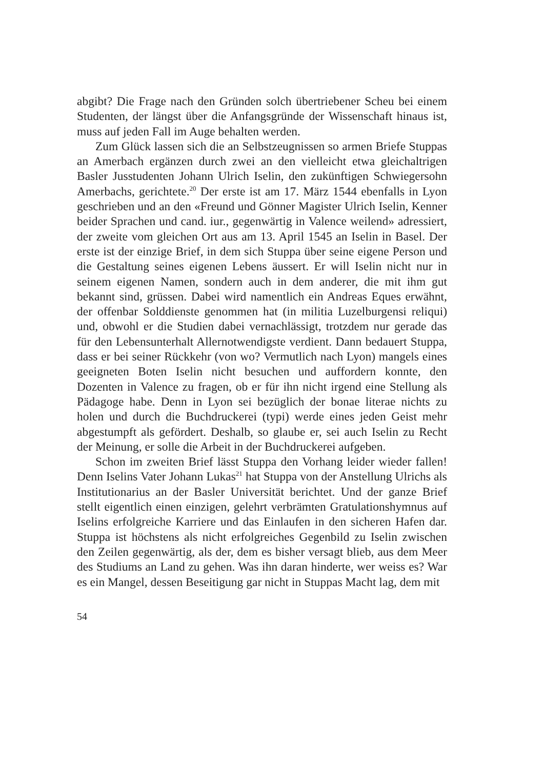abgibt? Die Frage nach den Gründen solch übertriebener Scheu bei einem Studenten, der längst über die Anfangsgründe der Wissenschaft hinaus ist, muss auf jeden Fall im Auge behalten werden.
Zum Glück lassen sich die an Selbstzeugnissen so armen Briefe Stuppas an Amerbach ergänzen durch zwei an den vielleicht etwa gleichaltrigen Basler Jusstudenten Johann Ulrich Iselin, den zukünftigen Schwiegersohn Amerbachs, gerichtete.<sup>20</sup> Der erste ist am 17. März 1544 ebenfalls in Lyon geschrieben und an den «Freund und Gönner Magister Ulrich Iselin, Kenner beider Sprachen und cand. iur., gegenwärtig in Valence weilend» adressiert, der zweite vom gleichen Ort aus am 13. April 1545 an Iselin in Basel. Der erste ist der einzige Brief, in dem sich Stuppa über seine eigene Person und die Gestaltung seines eigenen Lebens äussert. Er will Iselin nicht nur in seinem eigenen Namen, sondern auch in dem anderer, die mit ihm gut bekannt sind, grüssen. Dabei wird namentlich ein Andreas Eques erwähnt, der offenbar Solddienste genommen hat (in militia Luzelburgensi reliqui) und, obwohl er die Studien dabei vernachlässigt, trotzdem nur gerade das für den Lebensunterhalt Allernotwendigste verdient. Dann bedauert Stuppa, dass er bei seiner Rückkehr (von wo? Vermutlich nach Lyon) mangels eines geeigneten Boten Iselin nicht besuchen und auffordern konnte, den Dozenten in Valence zu fragen, ob er für ihn nicht irgend eine Stellung als Pädagoge habe. Denn in Lyon sei bezüglich der bonae literae nichts zu holen und durch die Buchdruckerei (typi) werde eines jeden Geist mehr abgestumpft als gefördert. Deshalb, so glaube er, sei auch Iselin zu Recht der Meinung, er solle die Arbeit in der Buchdruckerei aufgeben.
Schon im zweiten Brief lässt Stuppa den Vorhang leider wieder fallen! Denn Iselins Vater Johann Lukas<sup>21</sup> hat Stuppa von der Anstellung Ulrichs als Institutionarius an der Basler Universität berichtet. Und der ganze Brief stellt eigentlich einen einzigen, gelehrt verbrämten Gratulationshymnus auf Iselins erfolgreiche Karriere und das Einlaufen in den sicheren Hafen dar. Stuppa ist höchstens als nicht erfolgreiches Gegenbild zu Iselin zwischen den Zeilen gegenwärtig, als der, dem es bisher versagt blieb, aus dem Meer des Studiums an Land zu gehen. Was ihn daran hinderte, wer weiss es? War es ein Mangel, dessen Beseitigung gar nicht in Stuppas Macht lag, dem mit
54